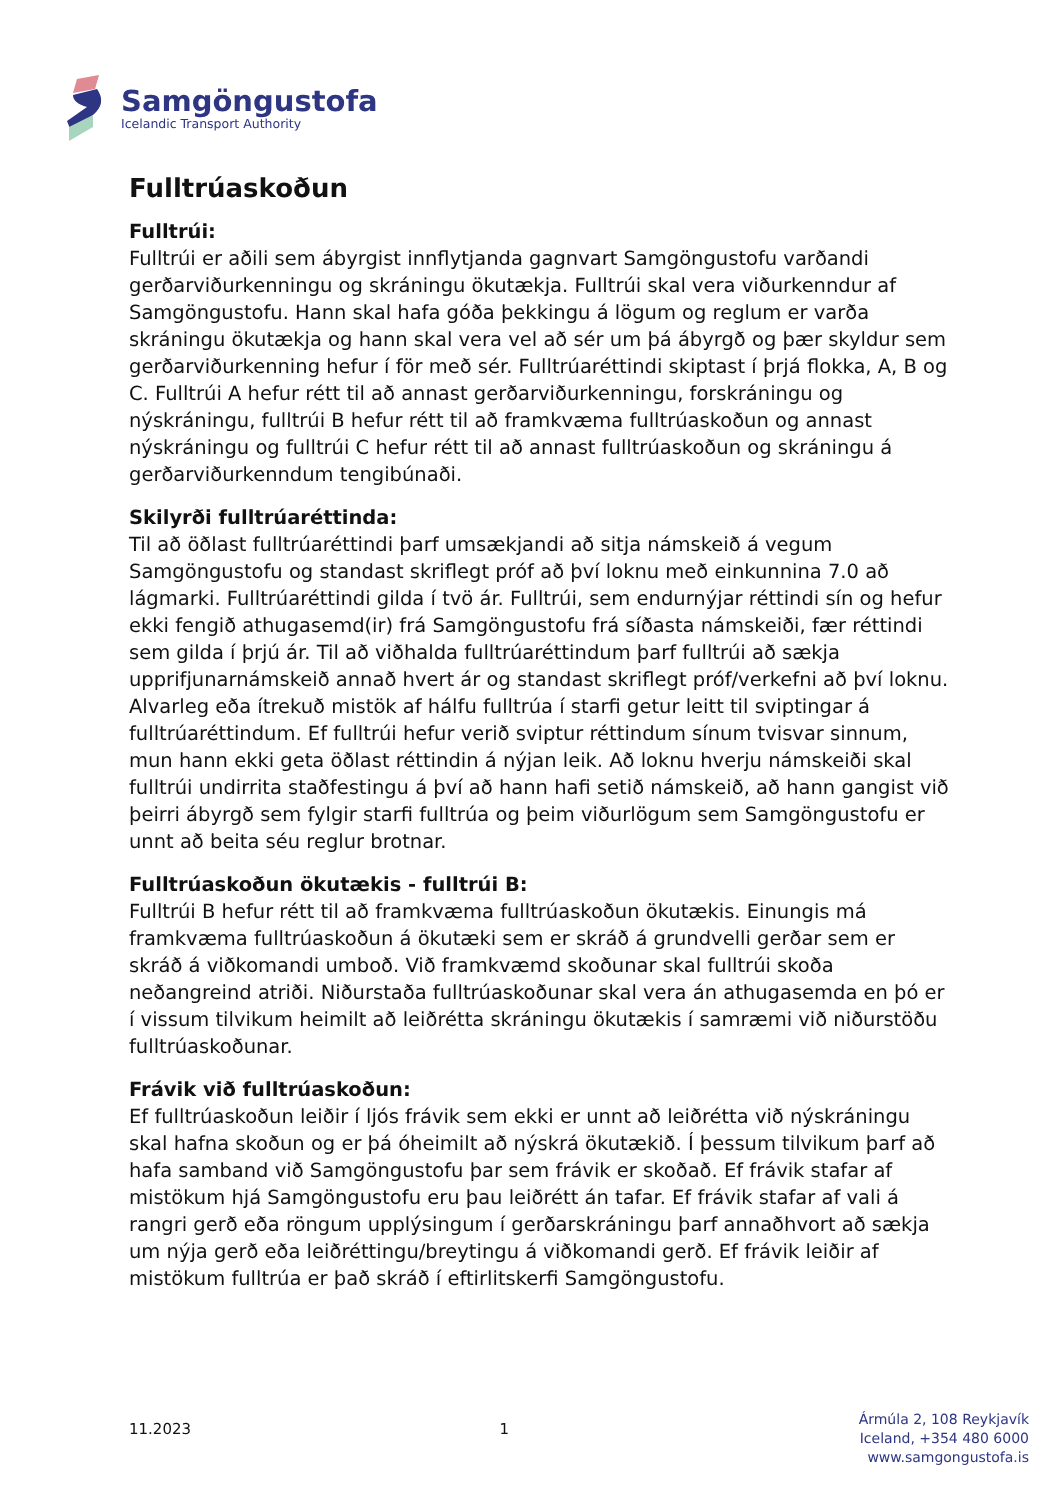Samgöngustofa
Icelandic Transport Authority
Fulltrúaskoðun
Fulltrúi:
Fulltrúi er aðili sem ábyrgist innflytjanda gagnvart Samgöngustofu varðandi gerðarviðurkenningu og skráningu ökutækja. Fulltrúi skal vera viðurkenndur af Samgöngustofu. Hann skal hafa góða þekkingu á lögum og reglum er varða skráningu ökutækja og hann skal vera vel að sér um þá ábyrgð og þær skyldur sem gerðarviðurkenning hefur í för með sér. Fulltrúaréttindi skiptast í þrjá flokka, A, B og C. Fulltrúi A hefur rétt til að annast gerðarviðurkenningu, forskráningu og nýskráningu, fulltrúi B hefur rétt til að framkvæma fulltrúaskoðun og annast nýskráningu og fulltrúi C hefur rétt til að annast fulltrúaskoðun og skráningu á gerðarviðurkenndum tengibúnaði.
Skilyrði fulltrúaréttinda:
Til að öðlast fulltrúaréttindi þarf umsækjandi að sitja námskeið á vegum Samgöngustofu og standast skriflegt próf að því loknu með einkunnina 7.0 að lágmarki. Fulltrúaréttindi gilda í tvö ár. Fulltrúi, sem endurnýjar réttindi sín og hefur ekki fengið athugasemd(ir) frá Samgöngustofu frá síðasta námskeiði, fær réttindi sem gilda í þrjú ár. Til að viðhalda fulltrúaréttindum þarf fulltrúi að sækja upprifjunarnámskeið annað hvert ár og standast skriflegt próf/verkefni að því loknu. Alvarleg eða ítrekuð mistök af hálfu fulltrúa í starfi getur leitt til sviptingar á fulltrúaréttindum. Ef fulltrúi hefur verið sviptur réttindum sínum tvisvar sinnum, mun hann ekki geta öðlast réttindin á nýjan leik. Að loknu hverju námskeiði skal fulltrúi undirrita staðfestingu á því að hann hafi setið námskeið, að hann gangist við þeirri ábyrgð sem fylgir starfi fulltrúa og þeim viðurlögum sem Samgöngustofu er unnt að beita séu reglur brotnar.
Fulltrúaskoðun ökutækis - fulltrúi B:
Fulltrúi B hefur rétt til að framkvæma fulltrúaskoðun ökutækis. Einungis má framkvæma fulltrúaskoðun á ökutæki sem er skráð á grundvelli gerðar sem er skráð á viðkomandi umboð. Við framkvæmd skoðunar skal fulltrúi skoða neðangreind atriði. Niðurstaða fulltrúaskoðunar skal vera án athugasemda en þó er í vissum tilvikum heimilt að leiðrétta skráningu ökutækis í samræmi við niðurstöðu fulltrúaskoðunar.
Frávik við fulltrúaskoðun:
Ef fulltrúaskoðun leiðir í ljós frávik sem ekki er unnt að leiðrétta við nýskráningu skal hafna skoðun og er þá óheimilt að nýskrá ökutækið. Í þessum tilvikum þarf að hafa samband við Samgöngustofu þar sem frávik er skoðað. Ef frávik stafar af mistökum hjá Samgöngustofu eru þau leiðrétt án tafar. Ef frávik stafar af vali á rangri gerð eða röngum upplýsingum í gerðarskráningu þarf annaðhvort að sækja um nýja gerð eða leiðréttingu/breytingu á viðkomandi gerð. Ef frávik leiðir af mistökum fulltrúa er það skráð í eftirlitskerfi Samgöngustofu.
11.2023 1
Ármúla 2, 108 Reykjavík
Iceland, +354 480 6000
www.samgongustofa.is